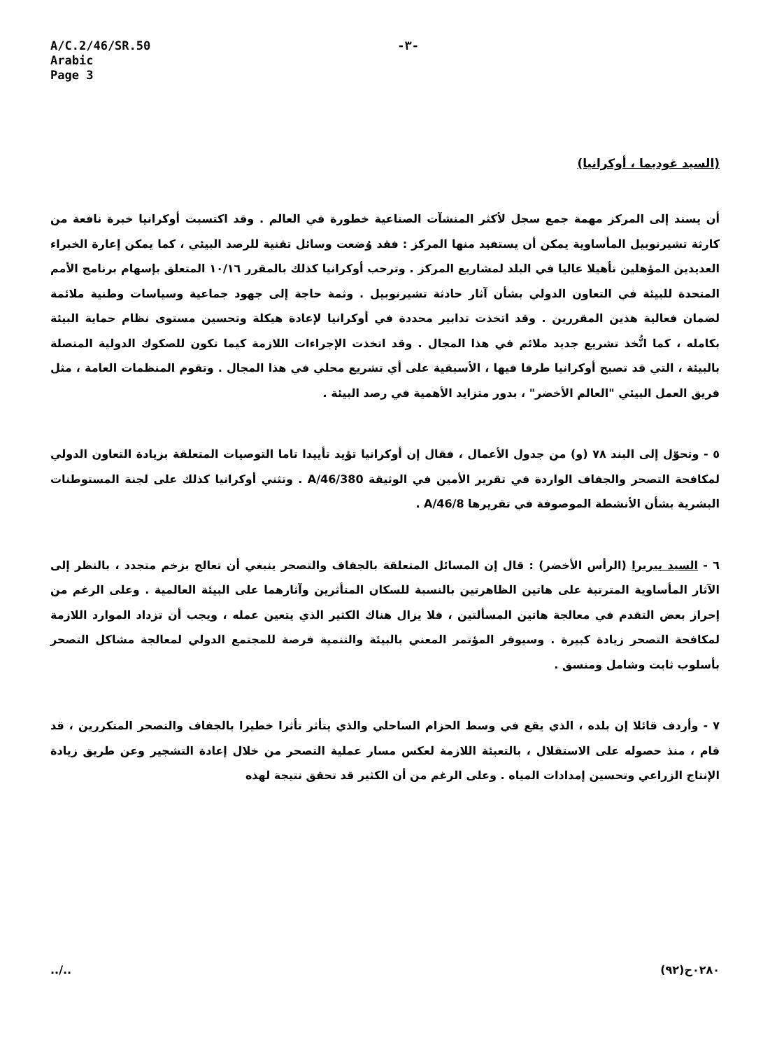A/C.2/46/SR.50
Arabic
Page 3
-٣-
(السيد غوديما ، أوكرانيا)
أن يسند إلى المركز مهمة جمع سجل لأكثر المنشآت الصناعية خطورة في العالم . وقد اكتسبت أوكرانيا خبرة نافعة من كارثة تشيرنوبيل المأساوية يمكن أن يستفيد منها المركز : فقد وُضعت وسائل تقنية للرصد البيئي ، كما يمكن إعارة الخبراء العديدين المؤهلين تأهيلا عاليا في البلد لمشاريع المركز . وترحب أوكرانيا كذلك بالمقرر ١٠/١٦ المتعلق بإسهام برنامج الأمم المتحدة للبيئة في التعاون الدولي بشأن آثار حادثة تشيرنوبيل . وثمة حاجة إلى جهود جماعية وسياسات وطنية ملائمة لضمان فعالية هذين المقررين . وقد اتخذت تدابير محددة في أوكرانيا لإعادة هيكلة وتحسين مستوى نظام حماية البيئة بكامله ، كما اتُّخذ تشريع جديد ملائم في هذا المجال . وقد اتخذت الإجراءات اللازمة كيما تكون للصكوك الدولية المتصلة بالبيئة ، التي قد تصبح أوكرانيا طرفا فيها ، الأسبقية على أي تشريع محلي في هذا المجال . وتقوم المنظمات العامة ، مثل فريق العمل البيئي "العالم الأخضر" ، بدور متزايد الأهمية في رصد البيئة .
٥ - وتحوّل إلى البند ٧٨ (و) من جدول الأعمال ، فقال إن أوكرانيا تؤيد تأييدا تاما التوصيات المتعلقة بزيادة التعاون الدولي لمكافحة التصحر والجفاف الواردة في تقرير الأمين في الوثيقة A/46/380 . وتثني أوكرانيا كذلك على لجنة المستوطنات البشرية بشأن الأنشطة الموصوفة في تقريرها A/46/8 .
٦ - السيد بيريرا (الرأس الأخضر) : قال إن المسائل المتعلقة بالجفاف والتصحر ينبغي أن تعالج بزخم متجدد ، بالنظر إلى الآثار المأساوية المترتبة على هاتين الظاهرتين بالنسبة للسكان المتأثرين وآثارهما على البيئة العالمية . وعلى الرغم من إحراز بعض التقدم في معالجة هاتين المسألتين ، فلا يزال هناك الكثير الذي يتعين عمله ، ويجب أن تزداد الموارد اللازمة لمكافحة التصحر زيادة كبيرة . وسيوفر المؤتمر المعني بالبيئة والتنمية فرصة للمجتمع الدولي لمعالجة مشاكل التصحر بأسلوب ثابت وشامل ومنسق .
٧ - وأردف قائلا إن بلده ، الذي يقع في وسط الحزام الساحلي والذي يتأثر تأثرا خطيرا بالجفاف والتصحر المتكررين ، قد قام ، منذ حصوله على الاستقلال ، بالتعبئة اللازمة لعكس مسار عملية التصحر من خلال إعادة التشجير وعن طريق زيادة الإنتاج الزراعي وتحسين إمدادات المياه . وعلى الرغم من أن الكثير قد تحقق نتيجة لهذه
../.. ٠٢٨٠ح(٩٢)